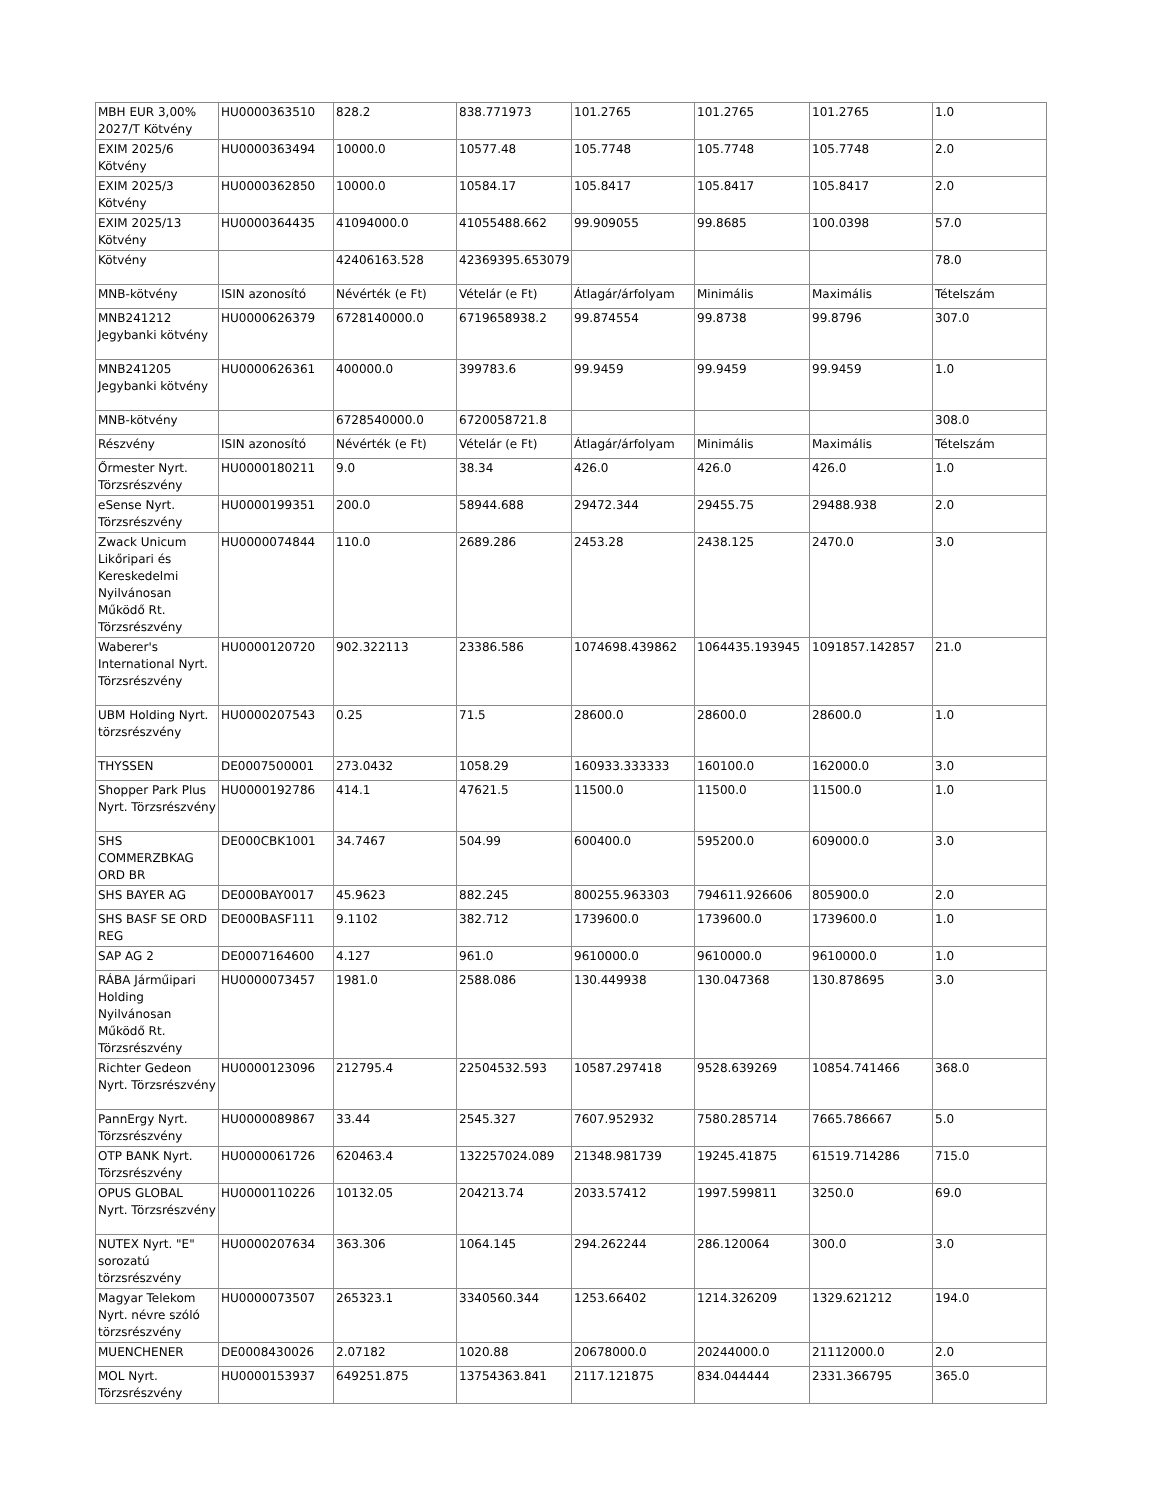| MBH EUR 3,00% 2027/T Kötvény | HU0000363510 | 828.2 | 838.771973 | 101.2765 | 101.2765 | 101.2765 | 1.0 |
| EXIM 2025/6 Kötvény | HU0000363494 | 10000.0 | 10577.48 | 105.7748 | 105.7748 | 105.7748 | 2.0 |
| EXIM 2025/3 Kötvény | HU0000362850 | 10000.0 | 10584.17 | 105.8417 | 105.8417 | 105.8417 | 2.0 |
| EXIM 2025/13 Kötvény | HU0000364435 | 41094000.0 | 41055488.662 | 99.909055 | 99.8685 | 100.0398 | 57.0 |
| Kötvény | | 42406163.528 | 42369395.653079 | | | | 78.0 |
| MNB-kötvény | ISIN azonosító | Névérték (e Ft) | Vételár (e Ft) | Átlagár/árfolyam | Minimális | Maximális | Tételszám |
| MNB241212 Jegybanki kötvény | HU0000626379 | 6728140000.0 | 6719658938.2 | 99.874554 | 99.8738 | 99.8796 | 307.0 |
| MNB241205 Jegybanki kötvény | HU0000626361 | 400000.0 | 399783.6 | 99.9459 | 99.9459 | 99.9459 | 1.0 |
| MNB-kötvény | | 6728540000.0 | 6720058721.8 | | | | 308.0 |
| Részvény | ISIN azonosító | Névérték (e Ft) | Vételár (e Ft) | Átlagár/árfolyam | Minimális | Maximális | Tételszám |
| Őrmester Nyrt. Törzsrészvény | HU0000180211 | 9.0 | 38.34 | 426.0 | 426.0 | 426.0 | 1.0 |
| eSense Nyrt. Törzsrészvény | HU0000199351 | 200.0 | 58944.688 | 29472.344 | 29455.75 | 29488.938 | 2.0 |
| Zwack Unicum Likőripari és Kereskedelmi Nyilvánosan Működő Rt. Törzsrészvény | HU0000074844 | 110.0 | 2689.286 | 2453.28 | 2438.125 | 2470.0 | 3.0 |
| Waberer's International Nyrt. Törzsrészvény | HU0000120720 | 902.322113 | 23386.586 | 1074698.439862 | 1064435.193945 | 1091857.142857 | 21.0 |
| UBM Holding Nyrt. törzsrészvény | HU0000207543 | 0.25 | 71.5 | 28600.0 | 28600.0 | 28600.0 | 1.0 |
| THYSSEN | DE0007500001 | 273.0432 | 1058.29 | 160933.333333 | 160100.0 | 162000.0 | 3.0 |
| Shopper Park Plus Nyrt. Törzsrészvény | HU0000192786 | 414.1 | 47621.5 | 11500.0 | 11500.0 | 11500.0 | 1.0 |
| SHS COMMERZBKAG ORD BR | DE000CBK1001 | 34.7467 | 504.99 | 600400.0 | 595200.0 | 609000.0 | 3.0 |
| SHS BAYER AG | DE000BAY0017 | 45.9623 | 882.245 | 800255.963303 | 794611.926606 | 805900.0 | 2.0 |
| SHS BASF SE ORD REG | DE000BASF111 | 9.1102 | 382.712 | 1739600.0 | 1739600.0 | 1739600.0 | 1.0 |
| SAP AG 2 | DE0007164600 | 4.127 | 961.0 | 9610000.0 | 9610000.0 | 9610000.0 | 1.0 |
| RÁBA Járműipari Holding Nyilvánosan Működő Rt. Törzsrészvény | HU0000073457 | 1981.0 | 2588.086 | 130.449938 | 130.047368 | 130.878695 | 3.0 |
| Richter Gedeon Nyrt. Törzsrészvény | HU0000123096 | 212795.4 | 22504532.593 | 10587.297418 | 9528.639269 | 10854.741466 | 368.0 |
| PannErgy Nyrt. Törzsrészvény | HU0000089867 | 33.44 | 2545.327 | 7607.952932 | 7580.285714 | 7665.786667 | 5.0 |
| OTP BANK Nyrt. Törzsrészvény | HU0000061726 | 620463.4 | 132257024.089 | 21348.981739 | 19245.41875 | 61519.714286 | 715.0 |
| OPUS GLOBAL Nyrt. Törzsrészvény | HU0000110226 | 10132.05 | 204213.74 | 2033.57412 | 1997.599811 | 3250.0 | 69.0 |
| NUTEX Nyrt. "E" sorozatú törzsrészvény | HU0000207634 | 363.306 | 1064.145 | 294.262244 | 286.120064 | 300.0 | 3.0 |
| Magyar Telekom Nyrt. névre szóló törzsrészvény | HU0000073507 | 265323.1 | 3340560.344 | 1253.66402 | 1214.326209 | 1329.621212 | 194.0 |
| MUENCHENER | DE0008430026 | 2.07182 | 1020.88 | 20678000.0 | 20244000.0 | 21112000.0 | 2.0 |
| MOL Nyrt. Törzsrészvény | HU0000153937 | 649251.875 | 13754363.841 | 2117.121875 | 834.044444 | 2331.366795 | 365.0 |